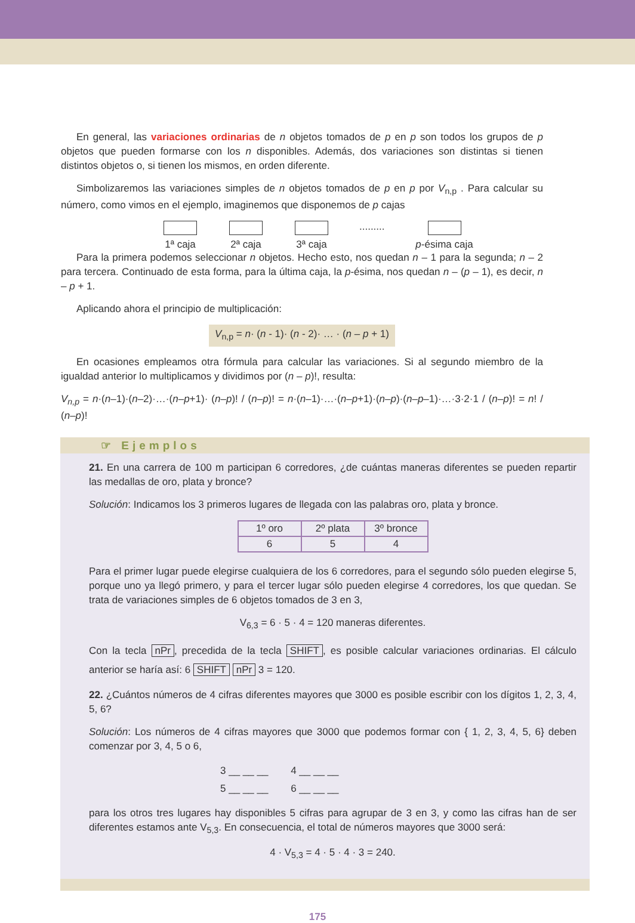En general, las variaciones ordinarias de n objetos tomados de p en p son todos los grupos de p objetos que pueden formarse con los n disponibles. Además, dos variaciones son distintas si tienen distintos objetos o, si tienen los mismos, en orden diferente.
Simbolizaremos las variaciones simples de n objetos tomados de p en p por V<sub>n,p</sub> . Para calcular su número, como vimos en el ejemplo, imaginemos que disponemos de p cajas
1ª caja
2ª caja
3ª caja
......... p-ésima caja
Para la primera podemos seleccionar n objetos. Hecho esto, nos quedan n – 1 para la segunda; n – 2 para tercera. Continuado de esta forma, para la última caja, la p-ésima, nos quedan n – (p – 1), es decir, n – p + 1.
Aplicando ahora el principio de multiplicación:
V<sub>n,p</sub> = n· (n - 1)· (n - 2)· … · (n – p + 1)
En ocasiones empleamos otra fórmula para calcular las variaciones. Si al segundo miembro de la igualdad anterior lo multiplicamos y dividimos por (n – p)!, resulta:
V<sub>n,p</sub> = n·(n–1)·(n–2)·…·(n–p+1)· (n–p)! / (n–p)! = n·(n–1)·…·(n–p+1)·(n–p)·(n–p–1)·…·3·2·1 / (n–p)! = n! / (n–p)!
☞ Ejemplos
21. En una carrera de 100 m participan 6 corredores, ¿de cuántas maneras diferentes se pueden repartir las medallas de oro, plata y bronce?
Solución: Indicamos los 3 primeros lugares de llegada con las palabras oro, plata y bronce.
| 1º oro | 2º plata | 3º bronce |
| 6 | 5 | 4 |
Para el primer lugar puede elegirse cualquiera de los 6 corredores, para el segundo sólo pueden elegirse 5, porque uno ya llegó primero, y para el tercer lugar sólo pueden elegirse 4 corredores, los que quedan. Se trata de variaciones simples de 6 objetos tomados de 3 en 3,
V<sub>6,3</sub> = 6 · 5 · 4 = 120 maneras diferentes.
Con la tecla nPr, precedida de la tecla SHIFT, es posible calcular variaciones ordinarias. El cálculo anterior se haría así: 6 SHIFT nPr 3 = 120.
22. ¿Cuántos números de 4 cifras diferentes mayores que 3000 es posible escribir con los dígitos 1, 2, 3, 4, 5, 6?
Solución: Los números de 4 cifras mayores que 3000 que podemos formar con { 1, 2, 3, 4, 5, 6} deben comenzar por 3, 4, 5 o 6,
3 __ __ __ 4 __ __ __
5 __ __ __ 6 __ __ __
para los otros tres lugares hay disponibles 5 cifras para agrupar de 3 en 3, y como las cifras han de ser diferentes estamos ante V<sub>5,3</sub>. En consecuencia, el total de números mayores que 3000 será:
4 · V<sub>5,3</sub> = 4 · 5 · 4 · 3 = 240.
175